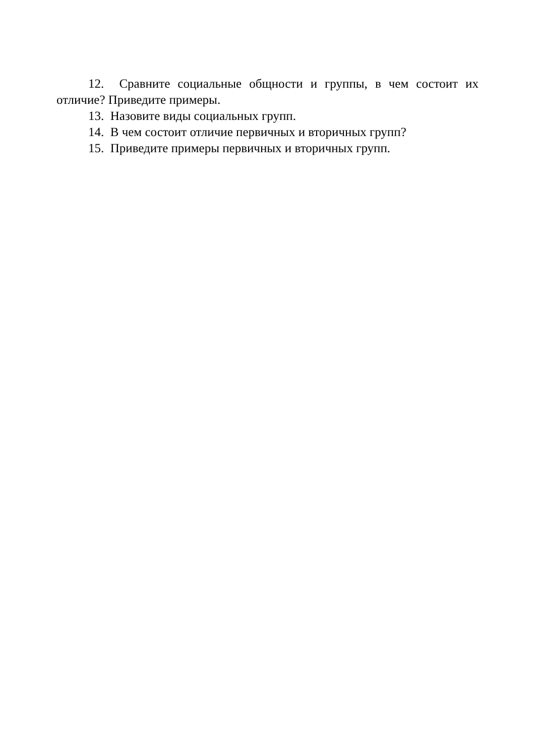12. Сравните социальные общности и группы, в чем состоит их отличие? Приведите примеры.
13. Назовите виды социальных групп.
14. В чем состоит отличие первичных и вторичных групп?
15. Приведите примеры первичных и вторичных групп.